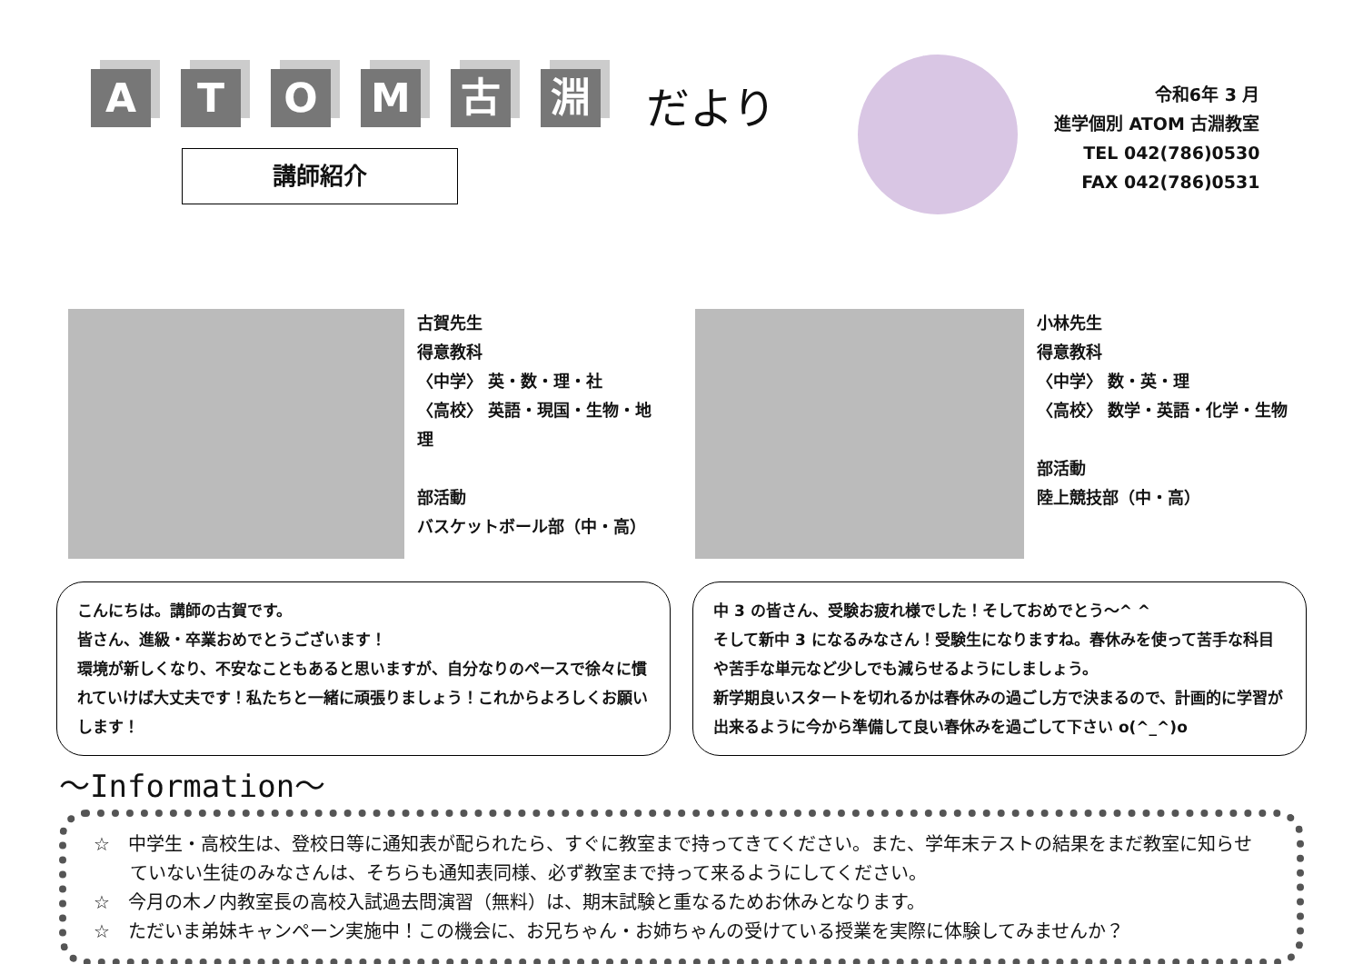A T O M 古 淵
だより
令和6年 3 月
進学個別 ATOM 古淵教室
TEL 042(786)0530
FAX 042(786)0531
講師紹介
古賀先生
得意教科
〈中学〉 英・数・理・社
〈高校〉 英語・現国・生物・地理
部活動
バスケットボール部（中・高）
小林先生
得意教科
〈中学〉 数・英・理
〈高校〉 数学・英語・化学・生物
部活動
陸上競技部（中・高）
こんにちは。講師の古賀です。
皆さん、進級・卒業おめでとうございます！
環境が新しくなり、不安なこともあると思いますが、自分なりのペースで徐々に慣れていけば大丈夫です！私たちと一緒に頑張りましょう！これからよろしくお願いします！
中 3 の皆さん、受験お疲れ様でした！そしておめでとう～^ ^
そして新中 3 になるみなさん！受験生になりますね。春休みを使って苦手な科目や苦手な単元など少しでも減らせるようにしましょう。
新学期良いスタートを切れるかは春休みの過ごし方で決まるので、計画的に学習が出来るように今から準備して良い春休みを過ごして下さい o(^_^)o
～Information～
☆　中学生・高校生は、登校日等に通知表が配られたら、すぐに教室まで持ってきてください。また、学年末テストの結果をまだ教室に知らせていない生徒のみなさんは、そちらも通知表同様、必ず教室まで持って来るようにしてください。
☆　今月の木ノ内教室長の高校入試過去問演習（無料）は、期末試験と重なるためお休みとなります。
☆　ただいま弟妹キャンペーン実施中！この機会に、お兄ちゃん・お姉ちゃんの受けている授業を実際に体験してみませんか？